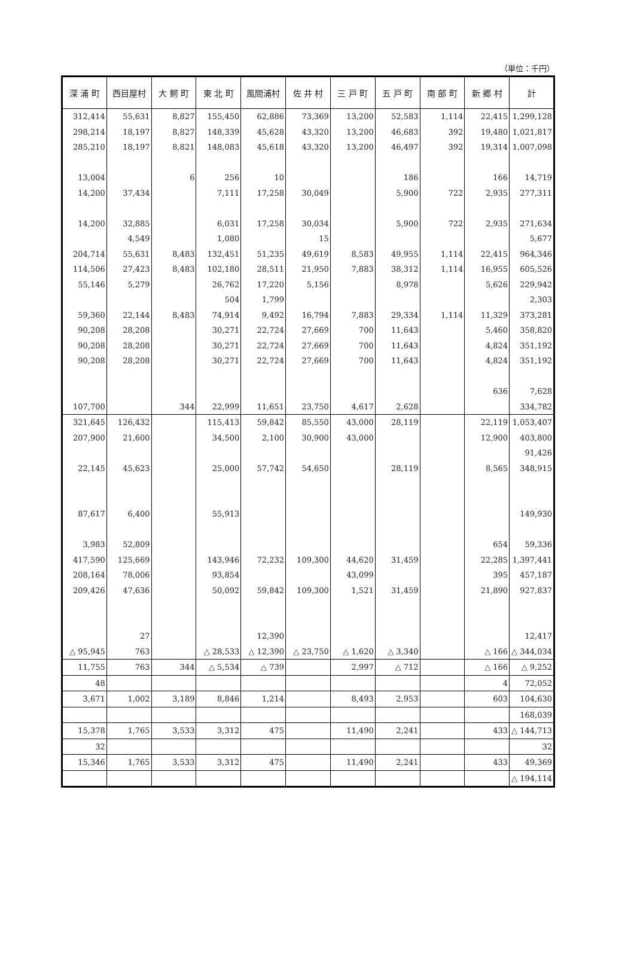（単位：千円）
| 深 浦 町 | 西目屋村 | 大 鰐 町 | 東 北 町 | 風間浦村 | 佐 井 村 | 三 戸 町 | 五 戸 町 | 南 部 町 | 新 郷 村 | 計 |
| --- | --- | --- | --- | --- | --- | --- | --- | --- | --- | --- |
| 312,414 | 55,631 | 8,827 | 155,450 | 62,886 | 73,369 | 13,200 | 52,583 | 1,114 | 22,415 | 1,299,128 |
| 298,214 | 18,197 | 8,827 | 148,339 | 45,628 | 43,320 | 13,200 | 46,683 | 392 | 19,480 | 1,021,817 |
| 285,210 | 18,197 | 8,821 | 148,083 | 45,618 | 43,320 | 13,200 | 46,497 | 392 | 19,314 | 1,007,098 |
| 13,004 | | 6 | 256 | 10 | | | 186 | | 166 | 14,719 |
| 14,200 | 37,434 | | 7,111 | 17,258 | 30,049 | | 5,900 | 722 | 2,935 | 277,311 |
| 14,200 | 32,885 | | 6,031 | 17,258 | 30,034 | | 5,900 | 722 | 2,935 | 271,634 |
| | 4,549 | | 1,080 | | 15 | | | | | 5,677 |
| 204,714 | 55,631 | 8,483 | 132,451 | 51,235 | 49,619 | 8,583 | 49,955 | 1,114 | 22,415 | 964,346 |
| 114,506 | 27,423 | 8,483 | 102,180 | 28,511 | 21,950 | 7,883 | 38,312 | 1,114 | 16,955 | 605,526 |
| 55,146 | 5,279 | | 26,762 | 17,220 | 5,156 | | 8,978 | | 5,626 | 229,942 |
| | | | 504 | 1,799 | | | | | | 2,303 |
| 59,360 | 22,144 | 8,483 | 74,914 | 9,492 | 16,794 | 7,883 | 29,334 | 1,114 | 11,329 | 373,281 |
| 90,208 | 28,208 | | 30,271 | 22,724 | 27,669 | 700 | 11,643 | | 5,460 | 358,820 |
| 90,208 | 28,208 | | 30,271 | 22,724 | 27,669 | 700 | 11,643 | | 4,824 | 351,192 |
| 90,208 | 28,208 | | 30,271 | 22,724 | 27,669 | 700 | 11,643 | | 4,824 | 351,192 |
| | | | | | | | | | 636 | 7,628 |
| 107,700 | | 344 | 22,999 | 11,651 | 23,750 | 4,617 | 2,628 | | | 334,782 |
| 321,645 | 126,432 | | 115,413 | 59,842 | 85,550 | 43,000 | 28,119 | | 22,119 | 1,053,407 |
| 207,900 | 21,600 | | 34,500 | 2,100 | 30,900 | 43,000 | | | 12,900 | 403,800 |
| | | | | | | | | | | 91,426 |
| 22,145 | 45,623 | | 25,000 | 57,742 | 54,650 | | 28,119 | | 8,565 | 348,915 |
| 87,617 | 6,400 | | 55,913 | | | | | | | 149,930 |
| 3,983 | 52,809 | | | | | | | | 654 | 59,336 |
| 417,590 | 125,669 | | 143,946 | 72,232 | 109,300 | 44,620 | 31,459 | | 22,285 | 1,397,441 |
| 208,164 | 78,006 | | 93,854 | | | 43,099 | | | 395 | 457,187 |
| 209,426 | 47,636 | | 50,092 | 59,842 | 109,300 | 1,521 | 31,459 | | 21,890 | 927,837 |
| | 27 | | | 12,390 | | | | | | 12,417 |
| △ 95,945 | 763 | | △ 28,533 | △ 12,390 | △ 23,750 | △ 1,620 | △ 3,340 | | △ 166 | △ 344,034 |
| 11,755 | 763 | 344 | △ 5,534 | △ 739 | | 2,997 | △ 712 | | △ 166 | △ 9,252 |
| 48 | | | | | | | | | 4 | 72,052 |
| 3,671 | 1,002 | 3,189 | 8,846 | 1,214 | | 8,493 | 2,953 | | 603 | 104,630 |
| | | | | | | | | | | 168,039 |
| 15,378 | 1,765 | 3,533 | 3,312 | 475 | | 11,490 | 2,241 | | 433 | △ 144,713 |
| 32 | | | | | | | | | | 32 |
| 15,346 | 1,765 | 3,533 | 3,312 | 475 | | 11,490 | 2,241 | | 433 | 49,369 |
| | | | | | | | | | | △ 194,114 |